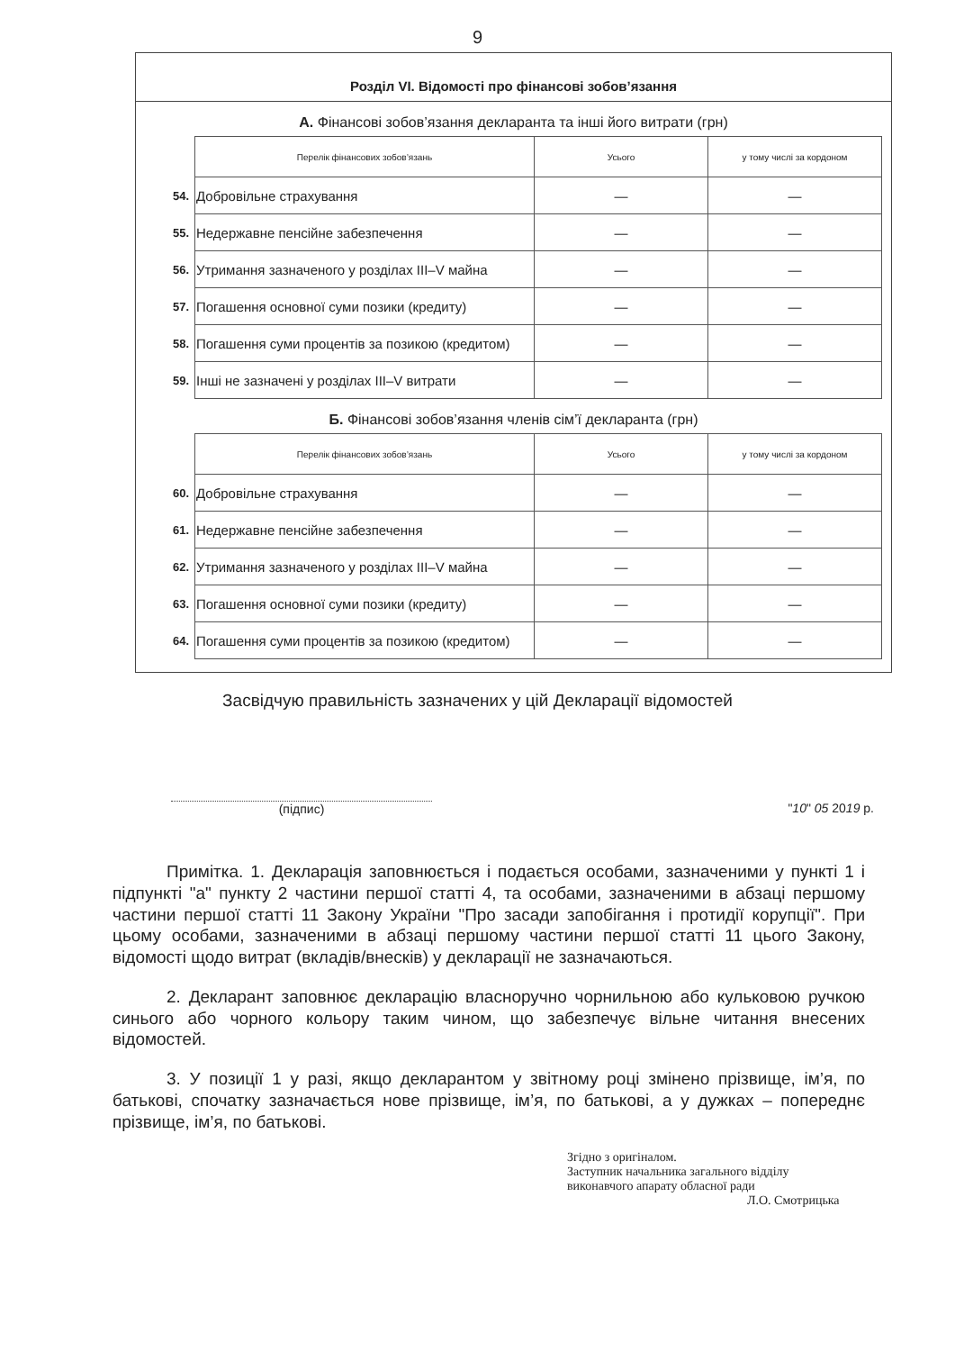9
Розділ VI. Відомості про фінансові зобов’язання
А. Фінансові зобов’язання декларанта та інші його витрати (грн)
| | Перелік фінансових зобов’язань | Усього | у тому числі за кордоном |
| 54. | Добровільне страхування | — | — |
| 55. | Недержавне пенсійне забезпечення | — | — |
| 56. | Утримання зазначеного у розділах III–V майна | — | — |
| 57. | Погашення основної суми позики (кредиту) | — | — |
| 58. | Погашення суми процентів за позикою (кредитом) | — | — |
| 59. | Інші не зазначені у розділах III–V витрати | — | — |
Б. Фінансові зобов’язання членів сім’ї декларанта (грн)
| | Перелік фінансових зобов’язань | Усього | у тому числі за кордоном |
| 60. | Добровільне страхування | — | — |
| 61. | Недержавне пенсійне забезпечення | — | — |
| 62. | Утримання зазначеного у розділах III–V майна | — | — |
| 63. | Погашення основної суми позики (кредиту) | — | — |
| 64. | Погашення суми процентів за позикою (кредитом) | — | — |
Засвідчую правильність зазначених у цій Декларації відомостей
(підпис) "10" 05 2019 р.
Примітка. 1. Декларація заповнюється і подається особами, зазначеними у пункті 1 і підпункті "а" пункту 2 частини першої статті 4, та особами, зазначеними в абзаці першому частини першої статті 11 Закону України "Про засади запобігання і протидії корупції". При цьому особами, зазначеними в абзаці першому частини першої статті 11 цього Закону, відомості щодо витрат (вкладів/внесків) у декларації не зазначаються.
2. Декларант заповнює декларацію власноручно чорнильною або кульковою ручкою синього або чорного кольору таким чином, що забезпечує вільне читання внесених відомостей.
3. У позиції 1 у разі, якщо декларантом у звітному році змінено прізвище, ім’я, по батькові, спочатку зазначається нове прізвище, ім’я, по батькові, а у дужках – попереднє прізвище, ім’я, по батькові.
Згідно з оригіналом.
Заступник начальника загального відділу
виконавчого апарату обласної ради
Л.О. Смотрицька